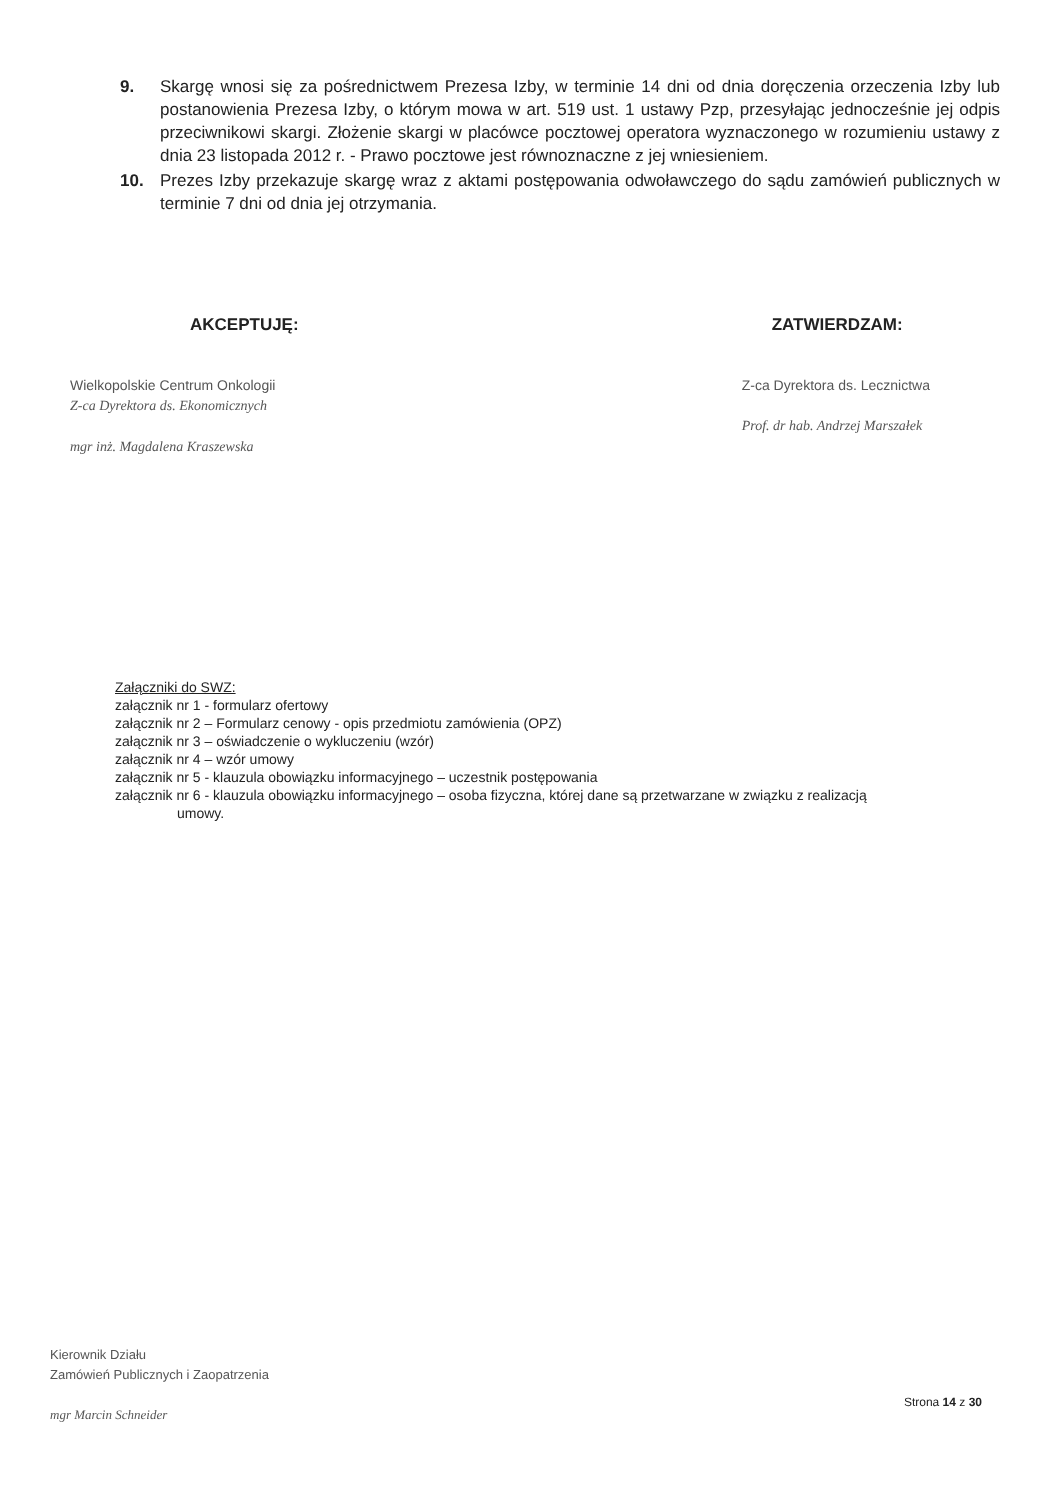9. Skargę wnosi się za pośrednictwem Prezesa Izby, w terminie 14 dni od dnia doręczenia orzeczenia Izby lub postanowienia Prezesa Izby, o którym mowa w art. 519 ust. 1 ustawy Pzp, przesyłając jednocześnie jej odpis przeciwnikowi skargi. Złożenie skargi w placówce pocztowej operatora wyznaczonego w rozumieniu ustawy z dnia 23 listopada 2012 r. - Prawo pocztowe jest równoznaczne z jej wniesieniem.
10. Prezes Izby przekazuje skargę wraz z aktami postępowania odwoławczego do sądu zamówień publicznych w terminie 7 dni od dnia jej otrzymania.
AKCEPTUJĘ:
Wielkopolskie Centrum Onkologii
Z-ca Dyrektora ds. Ekonomicznych
mgr inż. Magdalena Kraszewska
ZATWIERDZAM:
Z-ca Dyrektora ds. Lecznictwa
Prof. dr hab. Andrzej Marszałek
Załączniki do SWZ:
załącznik nr 1 - formularz ofertowy
załącznik nr 2 – Formularz cenowy - opis przedmiotu zamówienia (OPZ)
załącznik nr 3 – oświadczenie o wykluczeniu (wzór)
załącznik nr 4 – wzór umowy
załącznik nr 5 - klauzula obowiązku informacyjnego – uczestnik postępowania
załącznik nr 6 - klauzula obowiązku informacyjnego – osoba fizyczna, której dane są przetwarzane w związku z realizacją
umowy.
Kierownik Działu
Zamówień Publicznych i Zaopatrzenia
mgr Marcin Schneider
Strona 14 z 30